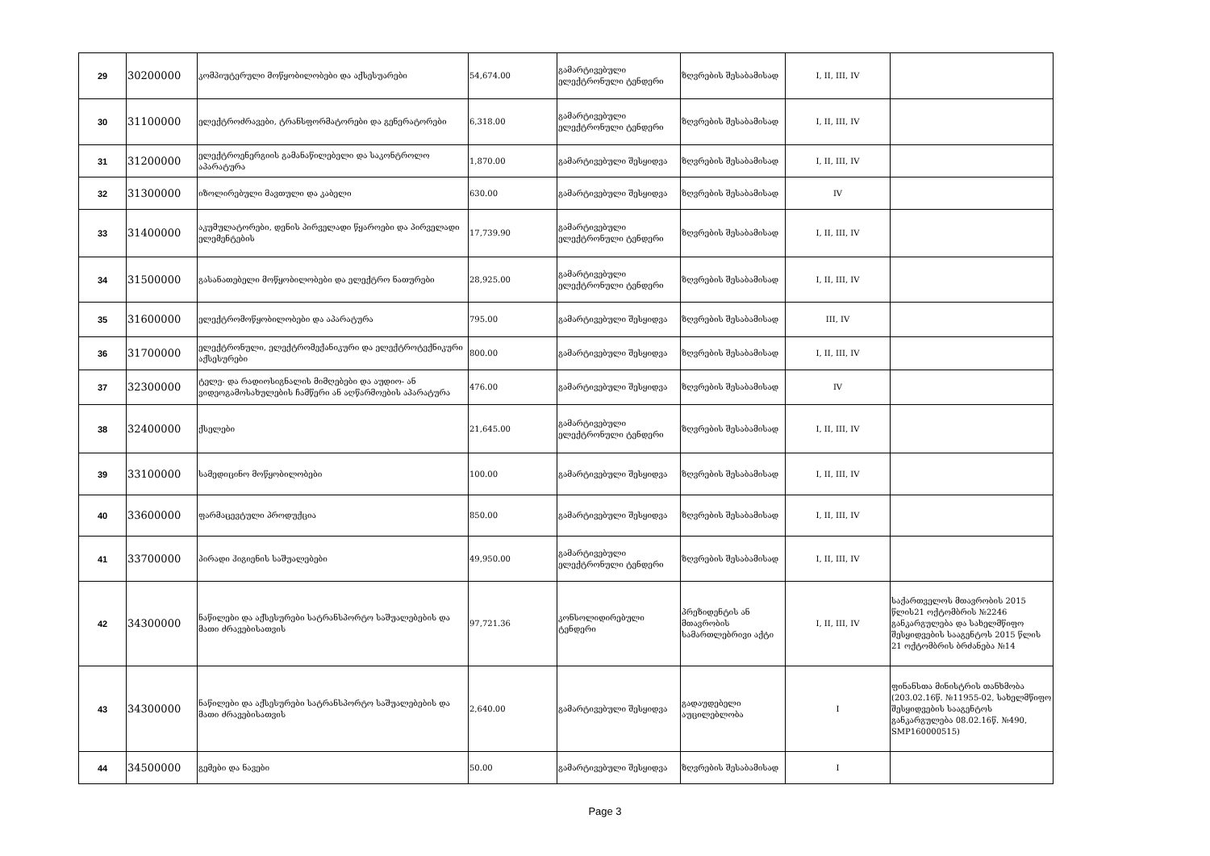| 29 | 30200000 | კომპიუტერული მოწყობილობები და აქსესუარები | 54,674.00 | გამარტივებული ელექტრონული ტენდერი | ზღვრების შესაბამისად | I, II, III, IV | |
| 30 | 31100000 | ელექტროძრავები, ტრანსფორმატორები და გენერატორები | 6,318.00 | გამარტივებული ელექტრონული ტენდერი | ზღვრების შესაბამისად | I, II, III, IV | |
| 31 | 31200000 | ელექტროენერგიის გამანაწილებელი და საკონტროლო აპარატურა | 1,870.00 | გამარტივებული შესყიდვა | ზღვრების შესაბამისად | I, II, III, IV | |
| 32 | 31300000 | იზოლირებული მავთული და კაბელი | 630.00 | გამარტივებული შესყიდვა | ზღვრების შესაბამისად | IV | |
| 33 | 31400000 | აკუმულატორები, დენის პირველადი წყაროები და პირველადი ელემენტების | 17,739.90 | გამარტივებული ელექტრონული ტენდერი | ზღვრების შესაბამისად | I, II, III, IV | |
| 34 | 31500000 | გასანათებელი მოწყობილობები და ელექტრო ნათურები | 28,925.00 | გამარტივებული ელექტრონული ტენდერი | ზღვრების შესაბამისად | I, II, III, IV | |
| 35 | 31600000 | ელექტრომოწყობილობები და აპარატურა | 795.00 | გამარტივებული შესყიდვა | ზღვრების შესაბამისად | III, IV | |
| 36 | 31700000 | ელექტრონული, ელექტრომექანიკური და ელექტროტექნიკური აქსესურები | 800.00 | გამარტივებული შესყიდვა | ზღვრების შესაბამისად | I, II, III, IV | |
| 37 | 32300000 | ტელე- და რადიოსიგნალის მიმღებები და აუდიო- ან ვიდეოგამოსახულების ჩამწერი ან აღწარმოების აპარატურა | 476.00 | გამარტივებული შესყიდვა | ზღვრების შესაბამისად | IV | |
| 38 | 32400000 | ქსელები | 21,645.00 | გამარტივებული ელექტრონული ტენდერი | ზღვრების შესაბამისად | I, II, III, IV | |
| 39 | 33100000 | სამედიცინო მოწყობილობები | 100.00 | გამარტივებული შესყიდვა | ზღვრების შესაბამისად | I, II, III, IV | |
| 40 | 33600000 | ფარმაცევტული პროდუქცია | 850.00 | გამარტივებული შესყიდვა | ზღვრების შესაბამისად | I, II, III, IV | |
| 41 | 33700000 | პირადი ჰიგიენის საშუალებები | 49,950.00 | გამარტივებული ელექტრონული ტენდერი | ზღვრების შესაბამისად | I, II, III, IV | |
| 42 | 34300000 | ნაწილები და აქსესურები სატრანსპორტო საშუალებების და მათი ძრავებისათვის | 97,721.36 | კონსოლიდირებული ტენდერი | პრეზიდენტის ან მთავრობის სამართლებრივი აქტი | I, II, III, IV | საქართველოს მთავრობის 2015 წლის21 ოქტომბრის №2246 განკარგულება და სახელმწიფო შესყიდვების სააგენტოს 2015 წლის 21 ოქტომბრის ბრძანება №14 |
| 43 | 34300000 | ნაწილები და აქსესურები სატრანსპორტო საშუალებების და მათი ძრავებისათვის | 2,640.00 | გამარტივებული შესყიდვა | გადაუდებელი აუცილებლობა | I | ფინანსთა მინისტრის თანხმობა (203.02.16წ. №11955-02, სახელმწიფო შესყიდვების სააგენტოს განკარგულება 08.02.16წ. №490, SMP160000515) |
| 44 | 34500000 | გემები და ნავები | 50.00 | გამარტივებული შესყიდვა | ზღვრების შესაბამისად | I | |
Page 3